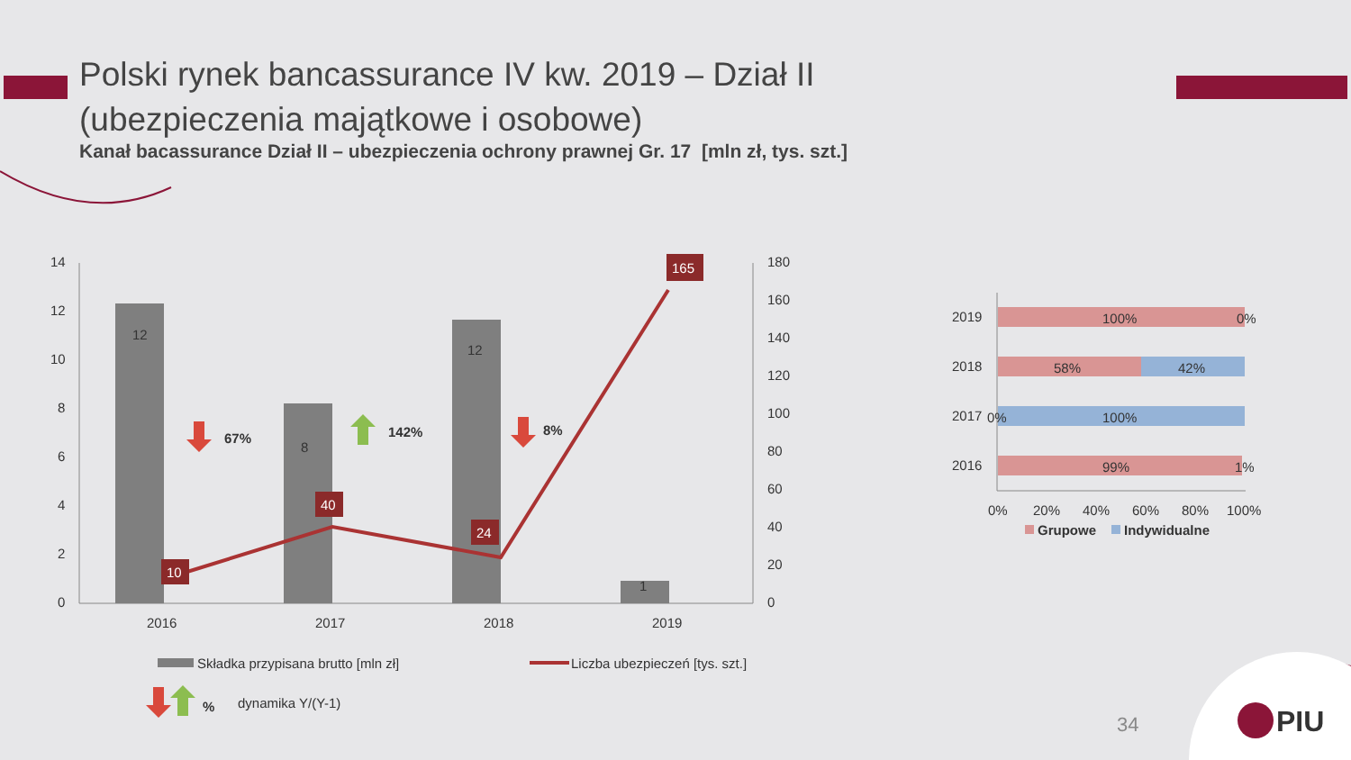Polski rynek bancassurance IV kw. 2019 – Dział II
(ubezpieczenia majątkowe i osobowe)
Kanał bacassurance Dział II – ubezpieczenia ochrony prawnej Gr. 17 [mln zł, tys. szt.]
14
12
10
8
6
4
2
0
180
160
140
120
100
80
60
40
20
0
12
8
12
1
10
40
24
165
2016
2017
2018
2019
67%
142%
8%
Składka przypisana brutto [mln zł]
Liczba ubezpieczeń [tys. szt.]
%
dynamika Y/(Y-1)
100%
0%
58%
42%
0%
100%
99%
1%
2019
2018
2017
2016
0%
20%
40%
60%
80%
100%
Grupowe
Indywidualne
PIU
34